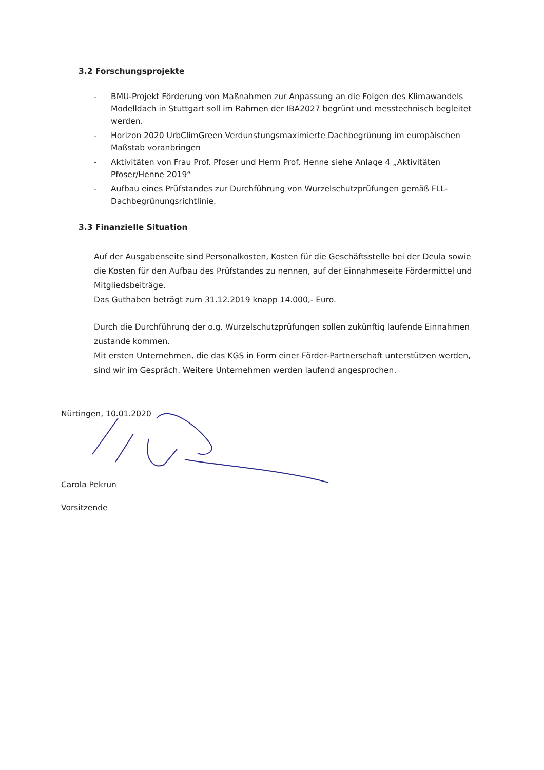3.2 Forschungsprojekte
- BMU-Projekt Förderung von Maßnahmen zur Anpassung an die Folgen des Klimawandels Modelldach in Stuttgart soll im Rahmen der IBA2027 begrünt und messtechnisch begleitet werden.
- Horizon 2020 UrbClimGreen Verdunstungsmaximierte Dachbegrünung im europäischen Maßstab voranbringen
- Aktivitäten von Frau Prof. Pfoser und Herrn Prof. Henne siehe Anlage 4 „Aktivitäten Pfoser/Henne 2019“
- Aufbau eines Prüfstandes zur Durchführung von Wurzelschutzprüfungen gemäß FLL-Dachbegrünungsrichtlinie.
3.3 Finanzielle Situation
Auf der Ausgabenseite sind Personalkosten, Kosten für die Geschäftsstelle bei der Deula sowie die Kosten für den Aufbau des Prüfstandes zu nennen, auf der Einnahmeseite Fördermittel und Mitgliedsbeiträge.
Das Guthaben beträgt zum 31.12.2019 knapp 14.000,- Euro.
Durch die Durchführung der o.g. Wurzelschutzprüfungen sollen zukünftig laufende Einnahmen zustande kommen.
Mit ersten Unternehmen, die das KGS in Form einer Förder-Partnerschaft unterstützen werden, sind wir im Gespräch. Weitere Unternehmen werden laufend angesprochen.
Nürtingen, 10.01.2020
Carola Pekrun
Vorsitzende